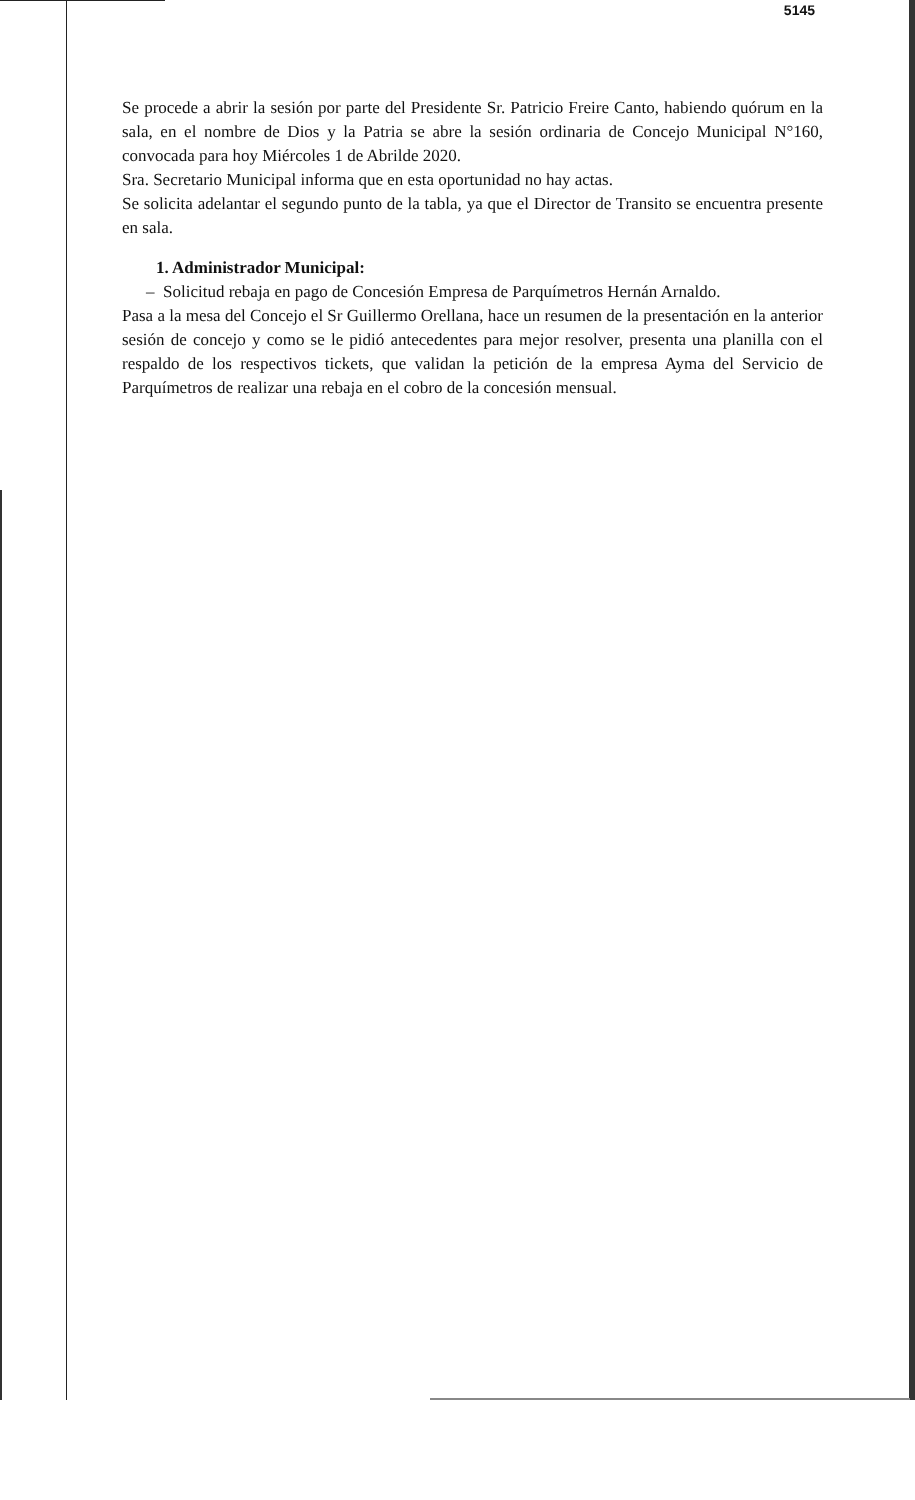5145
Se procede a abrir la sesión por parte del Presidente Sr. Patricio Freire Canto, habiendo quórum en la sala, en el nombre de Dios y la Patria se abre la sesión ordinaria de Concejo Municipal N°160, convocada para hoy Miércoles 1 de Abrilde 2020.
Sra. Secretario Municipal informa que en esta oportunidad no hay actas.
Se solicita adelantar el segundo punto de la tabla, ya que el Director de Transito se encuentra presente en sala.
1. Administrador Municipal:
– Solicitud rebaja en pago de Concesión Empresa de Parquímetros Hernán Arnaldo.
Pasa a la mesa del Concejo el Sr Guillermo Orellana, hace un resumen de la presentación en la anterior sesión de concejo y como se le pidió antecedentes para mejor resolver, presenta una planilla con el respaldo de los respectivos tickets, que validan la petición de la empresa Ayma del Servicio de Parquímetros de realizar una rebaja en el cobro de la concesión mensual.